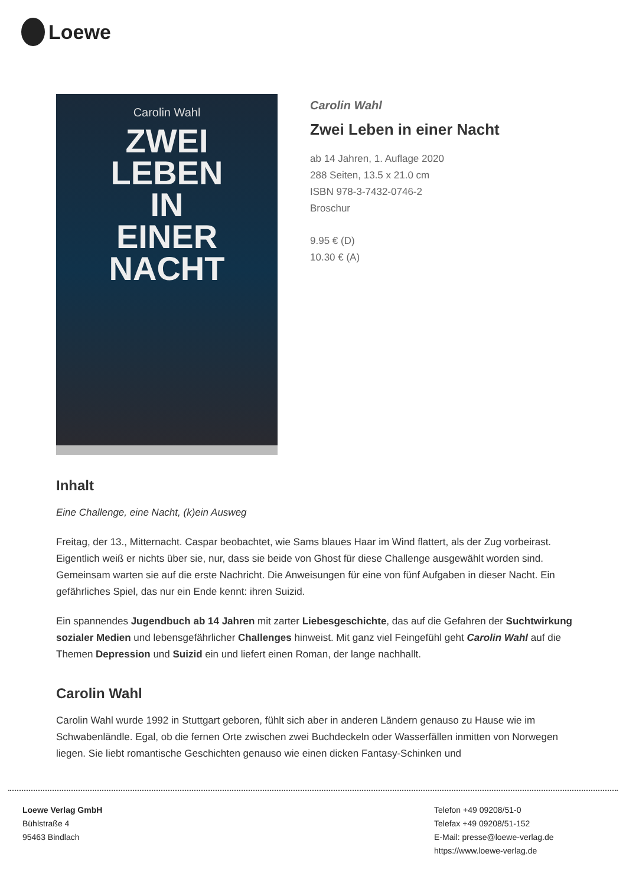Loewe
Carolin Wahl
ZWEI
LEBEN
IN
EINER
NACHT
Carolin Wahl
Zwei Leben in einer Nacht
ab 14 Jahren, 1. Auflage 2020
288 Seiten, 13.5 x 21.0 cm
ISBN 978-3-7432-0746-2
Broschur
9.95 € (D)
10.30 € (A)
Inhalt
Eine Challenge, eine Nacht, (k)ein Ausweg
Freitag, der 13., Mitternacht. Caspar beobachtet, wie Sams blaues Haar im Wind flattert, als der Zug vorbeirast. Eigentlich weiß er nichts über sie, nur, dass sie beide von Ghost für diese Challenge ausgewählt worden sind. Gemeinsam warten sie auf die erste Nachricht. Die Anweisungen für eine von fünf Aufgaben in dieser Nacht. Ein gefährliches Spiel, das nur ein Ende kennt: ihren Suizid.
Ein spannendes Jugendbuch ab 14 Jahren mit zarter Liebesgeschichte, das auf die Gefahren der Suchtwirkung sozialer Medien und lebensgefährlicher Challenges hinweist. Mit ganz viel Feingefühl geht Carolin Wahl auf die Themen Depression und Suizid ein und liefert einen Roman, der lange nachhallt.
Carolin Wahl
Carolin Wahl wurde 1992 in Stuttgart geboren, fühlt sich aber in anderen Ländern genauso zu Hause wie im Schwabenländle. Egal, ob die fernen Orte zwischen zwei Buchdeckeln oder Wasserfällen inmitten von Norwegen liegen. Sie liebt romantische Geschichten genauso wie einen dicken Fantasy-Schinken und
Loewe Verlag GmbH
Bühlstraße 4
95463 Bindlach
Telefon +49 09208/51-0
Telefax +49 09208/51-152
E-Mail: presse@loewe-verlag.de
https://www.loewe-verlag.de